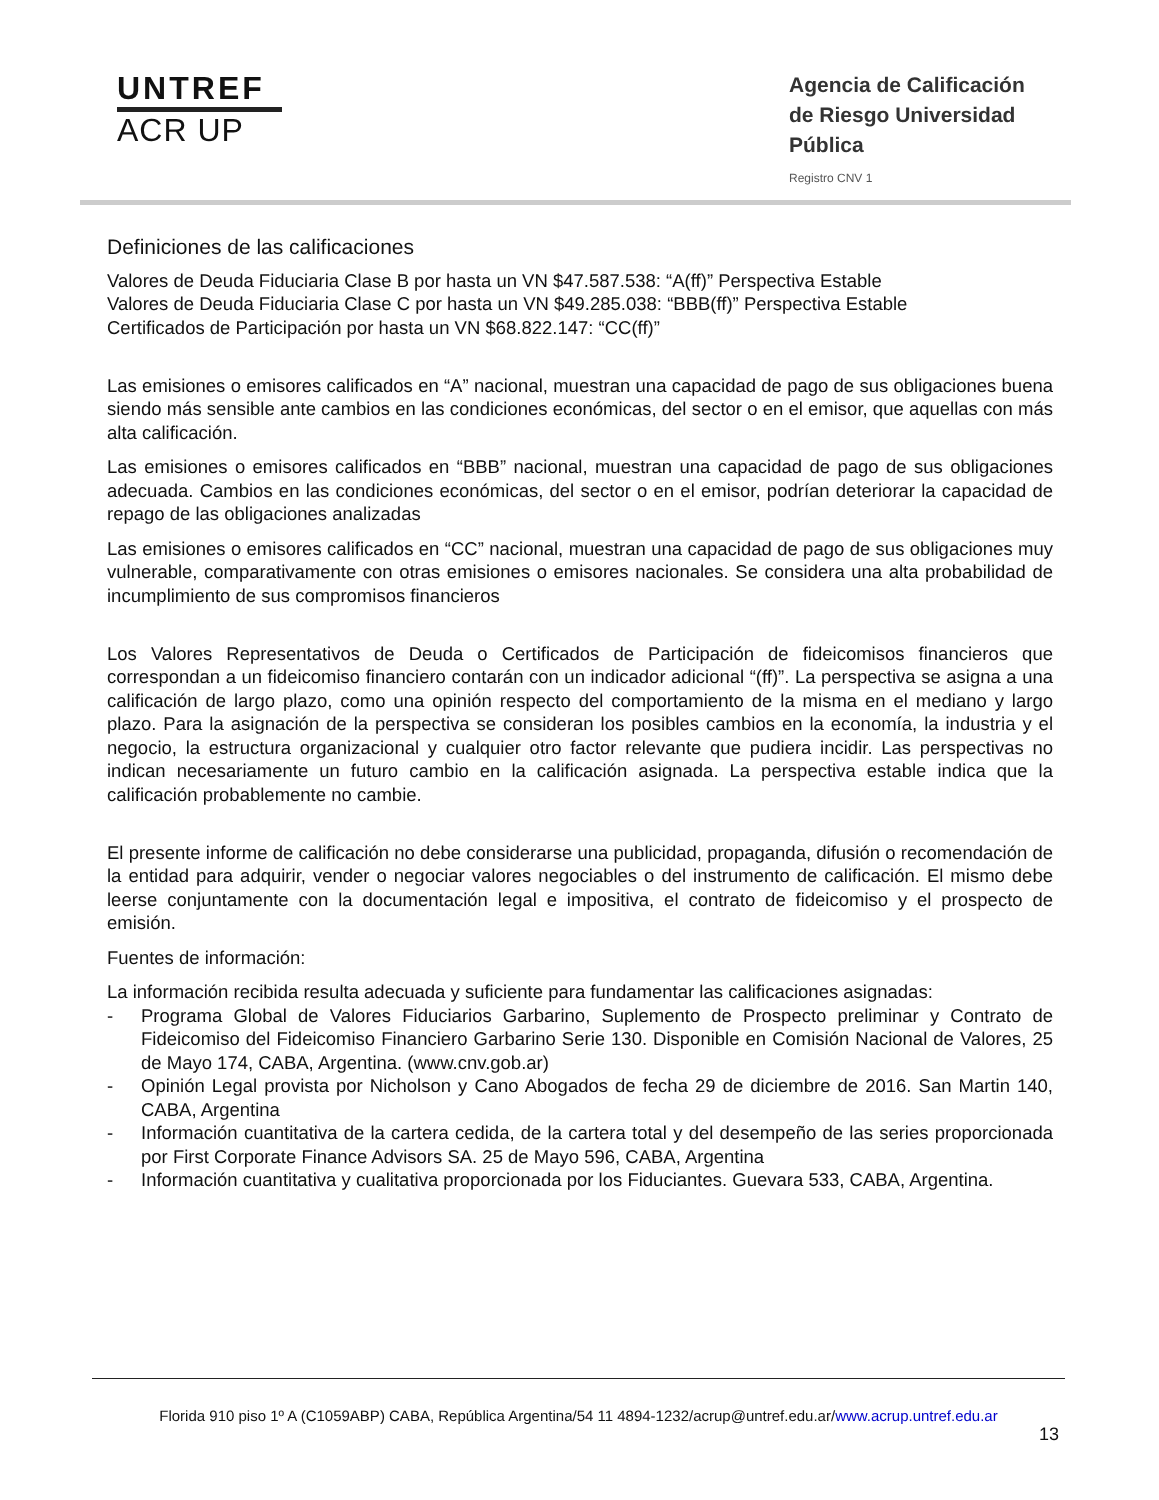UNTREF
ACR UP
Agencia de Calificación de Riesgo Universidad Pública
Registro CNV 1
Definiciones de las calificaciones
Valores de Deuda Fiduciaria Clase B por hasta un VN $47.587.538: “A(ff)” Perspectiva Estable
Valores de Deuda Fiduciaria Clase C por hasta un VN $49.285.038: “BBB(ff)” Perspectiva Estable
Certificados de Participación por hasta un VN $68.822.147: “CC(ff)”
Las emisiones o emisores calificados en “A” nacional, muestran una capacidad de pago de sus obligaciones buena siendo más sensible ante cambios en las condiciones económicas, del sector o en el emisor, que aquellas con más alta calificación.
Las emisiones o emisores calificados en “BBB” nacional, muestran una capacidad de pago de sus obligaciones adecuada. Cambios en las condiciones económicas, del sector o en el emisor, podrían deteriorar la capacidad de repago de las obligaciones analizadas
Las emisiones o emisores calificados en “CC” nacional, muestran una capacidad de pago de sus obligaciones muy vulnerable, comparativamente con otras emisiones o emisores nacionales. Se considera una alta probabilidad de incumplimiento de sus compromisos financieros
Los Valores Representativos de Deuda o Certificados de Participación de fideicomisos financieros que correspondan a un fideicomiso financiero contarán con un indicador adicional “(ff)”. La perspectiva se asigna a una calificación de largo plazo, como una opinión respecto del comportamiento de la misma en el mediano y largo plazo. Para la asignación de la perspectiva se consideran los posibles cambios en la economía, la industria y el negocio, la estructura organizacional y cualquier otro factor relevante que pudiera incidir. Las perspectivas no indican necesariamente un futuro cambio en la calificación asignada. La perspectiva estable indica que la calificación probablemente no cambie.
El presente informe de calificación no debe considerarse una publicidad, propaganda, difusión o recomendación de la entidad para adquirir, vender o negociar valores negociables o del instrumento de calificación. El mismo debe leerse conjuntamente con la documentación legal e impositiva, el contrato de fideicomiso y el prospecto de emisión.
Fuentes de información:
La información recibida resulta adecuada y suficiente para fundamentar las calificaciones asignadas:
- Programa Global de Valores Fiduciarios Garbarino, Suplemento de Prospecto preliminar y Contrato de Fideicomiso del Fideicomiso Financiero Garbarino Serie 130. Disponible en Comisión Nacional de Valores, 25 de Mayo 174, CABA, Argentina. (www.cnv.gob.ar)
- Opinión Legal provista por Nicholson y Cano Abogados de fecha 29 de diciembre de 2016. San Martin 140, CABA, Argentina
- Información cuantitativa de la cartera cedida, de la cartera total y del desempeño de las series proporcionada por First Corporate Finance Advisors SA. 25 de Mayo 596, CABA, Argentina
- Información cuantitativa y cualitativa proporcionada por los Fiduciantes. Guevara 533, CABA, Argentina.
Florida 910 piso 1º A (C1059ABP) CABA, República Argentina/54 11 4894-1232/acrup@untref.edu.ar/www.acrup.untref.edu.ar
13